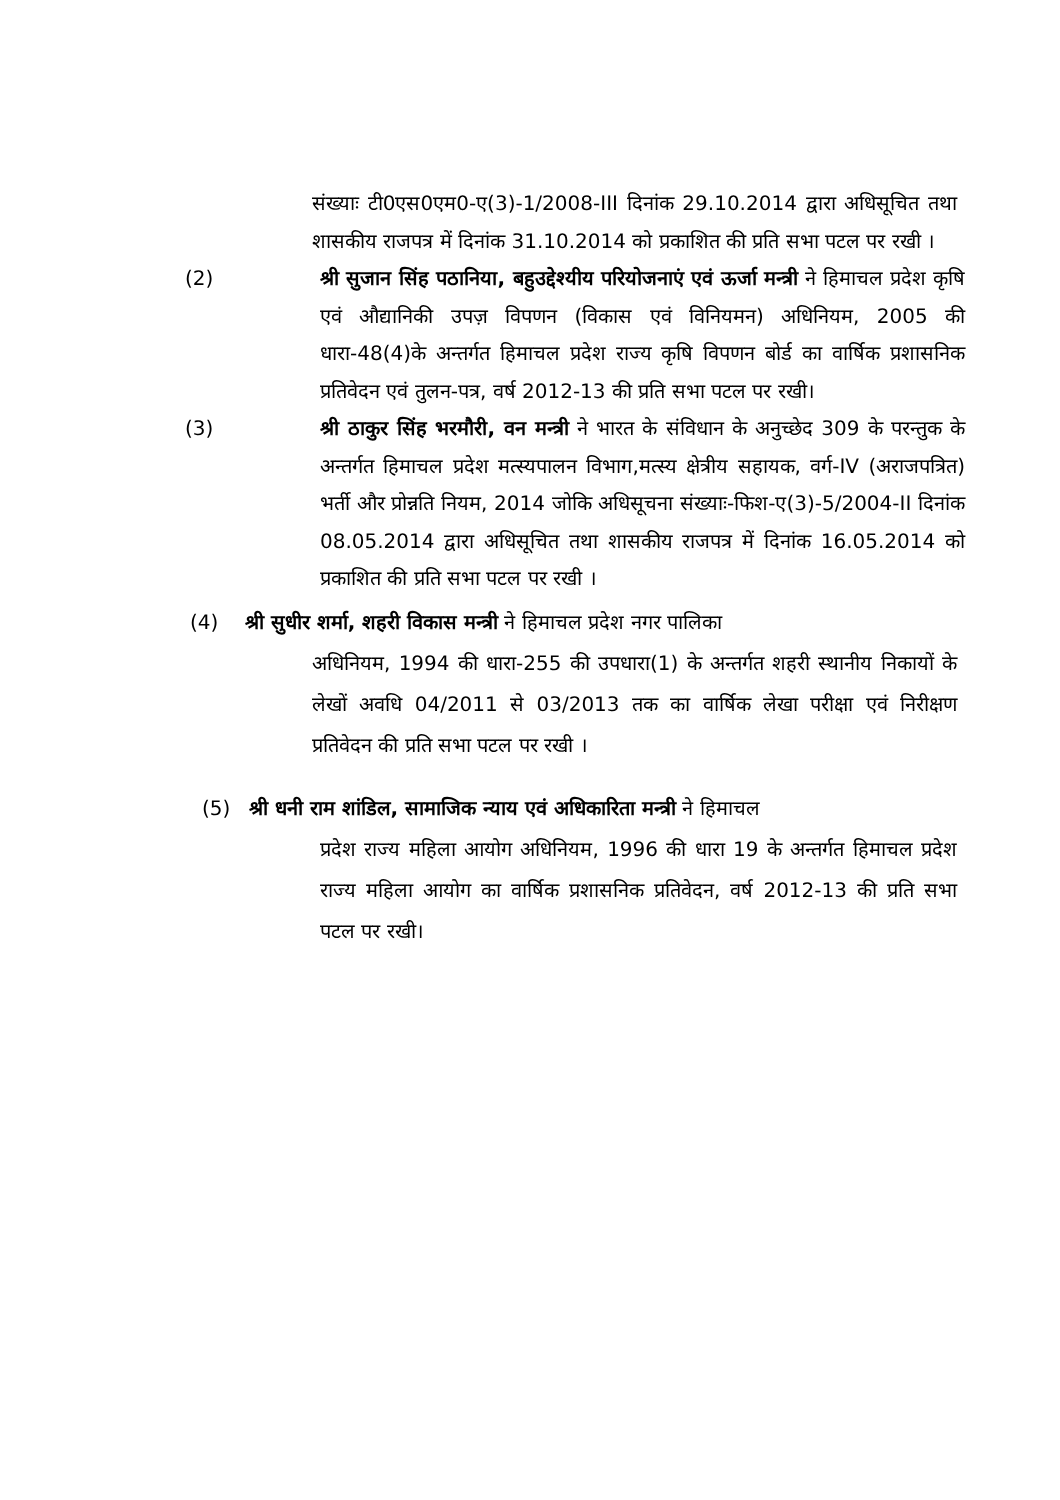संख्याः टी0एस0एम0-ए(3)-1/2008-III दिनांक 29.10.2014 द्वारा अधिसूचित तथा शासकीय राजपत्र में दिनांक 31.10.2014 को प्रकाशित की प्रति सभा पटल पर रखी ।
(2) श्री सुजान सिंह पठानिया, बहुउद्देश्यीय परियोजनाएं एवं ऊर्जा मन्त्री ने हिमाचल प्रदेश कृषि एवं औद्यानिकी उपज़ विपणन (विकास एवं विनियमन) अधिनियम, 2005 की धारा-48(4)के अन्तर्गत हिमाचल प्रदेश राज्य कृषि विपणन बोर्ड का वार्षिक प्रशासनिक प्रतिवेदन एवं तुलन-पत्र, वर्ष 2012-13 की प्रति सभा पटल पर रखी।
(3) श्री ठाकुर सिंह भरमौरी, वन मन्त्री ने भारत के संविधान के अनुच्छेद 309 के परन्तुक के अन्तर्गत हिमाचल प्रदेश मत्स्यपालन विभाग,मत्स्य क्षेत्रीय सहायक, वर्ग-IV (अराजपत्रित) भर्ती और प्रोन्नति नियम, 2014 जोकि अधिसूचना संख्याः-फिश-ए(3)-5/2004-II दिनांक 08.05.2014 द्वारा अधिसूचित तथा शासकीय राजपत्र में दिनांक 16.05.2014 को प्रकाशित की प्रति सभा पटल पर रखी ।
(4) श्री सुधीर शर्मा, शहरी विकास मन्त्री ने हिमाचल प्रदेश नगर पालिका
अधिनियम, 1994 की धारा-255 की उपधारा(1) के अन्तर्गत शहरी स्थानीय निकायों के लेखों अवधि 04/2011 से 03/2013 तक का वार्षिक लेखा परीक्षा एवं निरीक्षण प्रतिवेदन की प्रति सभा पटल पर रखी ।
(5) श्री धनी राम शांडिल, सामाजिक न्याय एवं अधिकारिता मन्त्री ने हिमाचल
प्रदेश राज्य महिला आयोग अधिनियम, 1996 की धारा 19 के अन्तर्गत हिमाचल प्रदेश राज्य महिला आयोग का वार्षिक प्रशासनिक प्रतिवेदन, वर्ष 2012-13 की प्रति सभा पटल पर रखी।